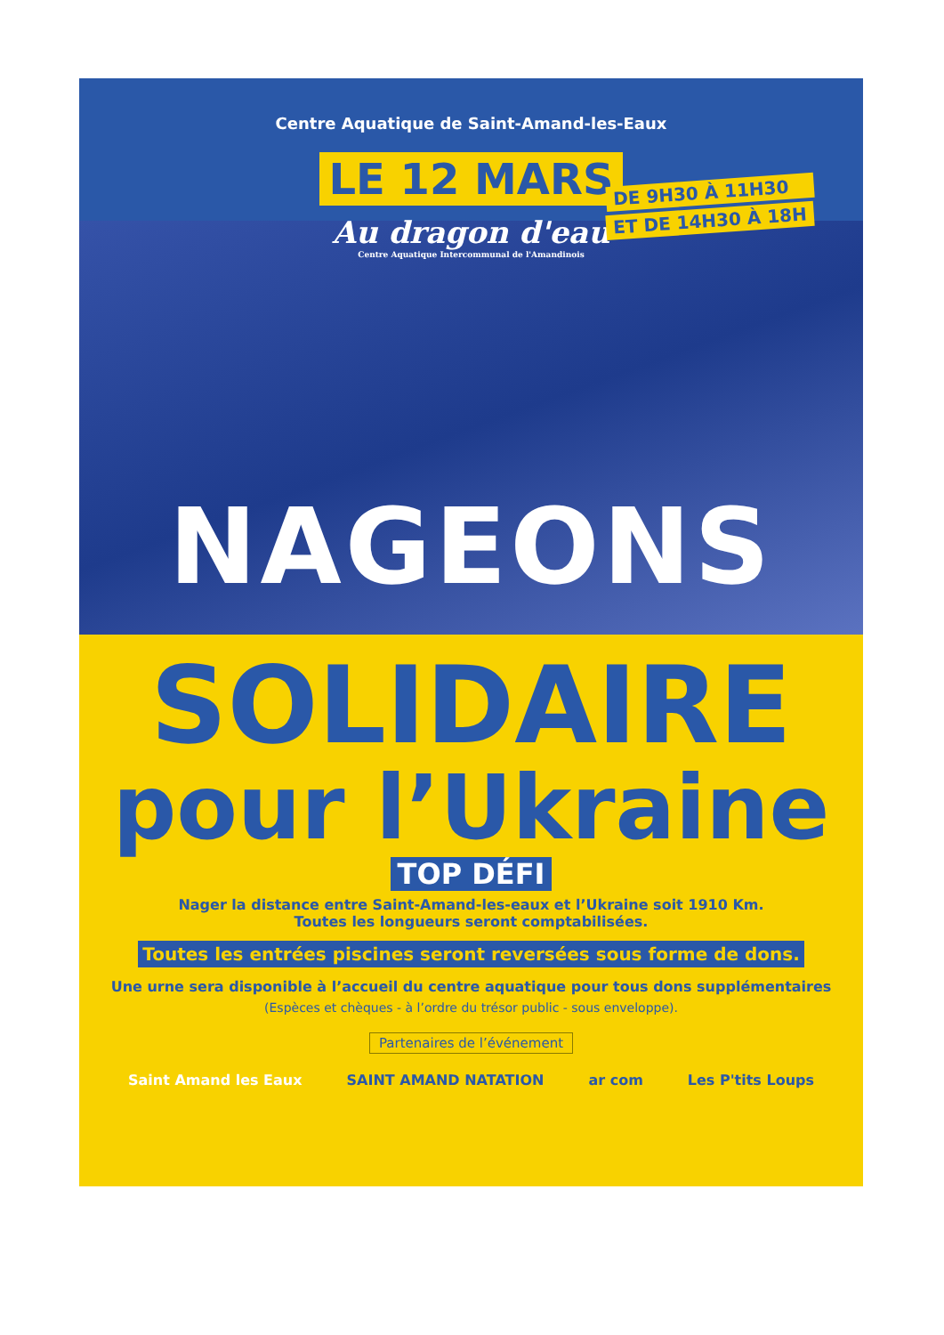Centre Aquatique de Saint-Amand-les-Eaux
LE 12 MARS
Au dragon d'eau
Centre Aquatique Intercommunal de l'Amandinois
DE 9H30 À 11H30
ET DE 14H30 À 18H
NAGEONS
SOLIDAIRE
pour l’Ukraine
TOP DÉFI
Nager la distance entre Saint-Amand-les-eaux et l’Ukraine soit 1910 Km.
Toutes les longueurs seront comptabilisées.
Toutes les entrées piscines seront reversées sous forme de dons.
Une urne sera disponible à l’accueil du centre aquatique pour tous dons supplémentaires
(Espèces et chèques - à l’ordre du trésor public - sous enveloppe).
Partenaires de l’événement
Saint Amand les Eaux SAINT AMAND NATATION ar com Les P'tits Loups